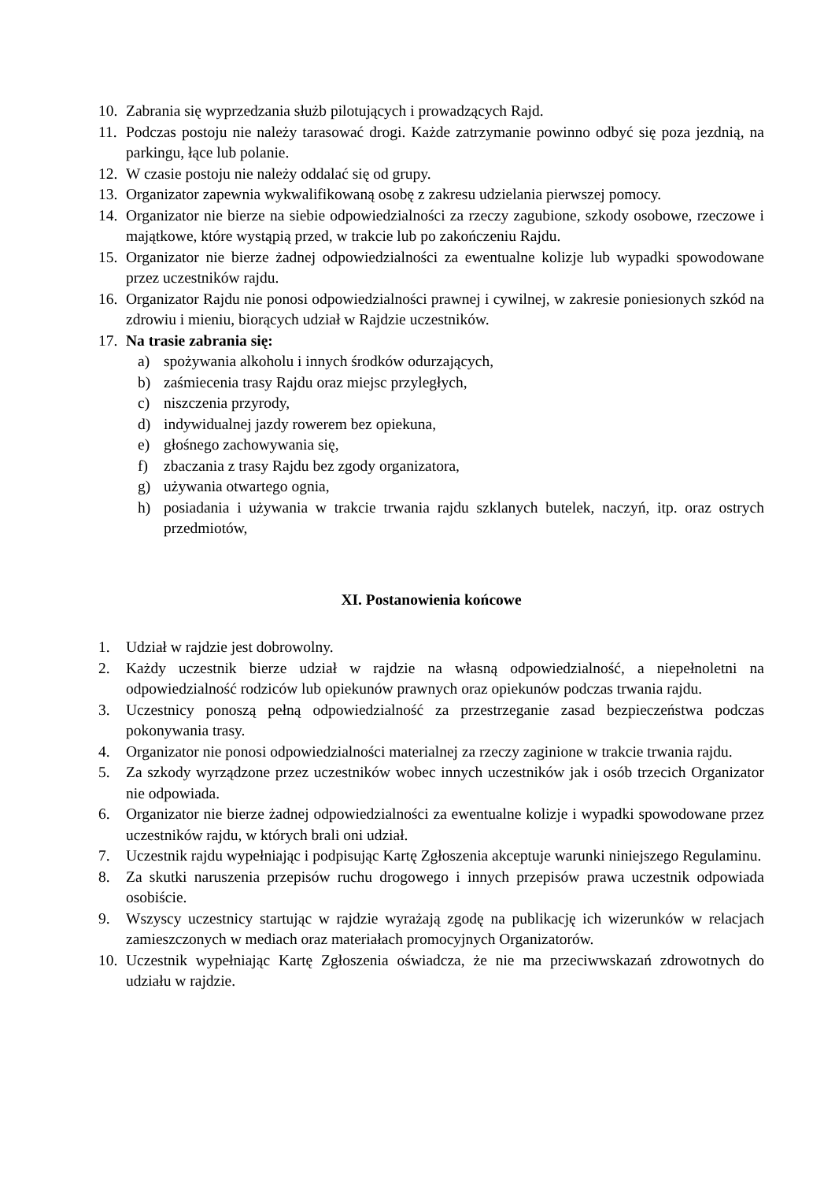10. Zabrania się wyprzedzania służb pilotujących i prowadzących Rajd.
11. Podczas postoju nie należy tarasować drogi. Każde zatrzymanie powinno odbyć się poza jezdnią, na parkingu, łące lub polanie.
12. W czasie postoju nie należy oddalać się od grupy.
13. Organizator zapewnia wykwalifikowaną osobę z zakresu udzielania pierwszej pomocy.
14. Organizator nie bierze na siebie odpowiedzialności za rzeczy zagubione, szkody osobowe, rzeczowe i majątkowe, które wystąpią przed, w trakcie lub po zakończeniu Rajdu.
15. Organizator nie bierze żadnej odpowiedzialności za ewentualne kolizje lub wypadki spowodowane przez uczestników rajdu.
16. Organizator Rajdu nie ponosi odpowiedzialności prawnej i cywilnej, w zakresie poniesionych szkód na zdrowiu i mieniu, biorących udział w Rajdzie uczestników.
17. Na trasie zabrania się:
a) spożywania alkoholu i innych środków odurzających,
b) zaśmiecenia trasy Rajdu oraz miejsc przyległych,
c) niszczenia przyrody,
d) indywidualnej jazdy rowerem bez opiekuna,
e) głośnego zachowywania się,
f) zbaczania z trasy Rajdu bez zgody organizatora,
g) używania otwartego ognia,
h) posiadania i używania w trakcie trwania rajdu szklanych butelek, naczyń, itp. oraz ostrych przedmiotów,
XI. Postanowienia końcowe
1. Udział w rajdzie jest dobrowolny.
2. Każdy uczestnik bierze udział w rajdzie na własną odpowiedzialność, a niepełnoletni na odpowiedzialność rodziców lub opiekunów prawnych oraz opiekunów podczas trwania rajdu.
3. Uczestnicy ponoszą pełną odpowiedzialność za przestrzeganie zasad bezpieczeństwa podczas pokonywania trasy.
4. Organizator nie ponosi odpowiedzialności materialnej za rzeczy zaginione w trakcie trwania rajdu.
5. Za szkody wyrządzone przez uczestników wobec innych uczestników jak i osób trzecich Organizator nie odpowiada.
6. Organizator nie bierze żadnej odpowiedzialności za ewentualne kolizje i wypadki spowodowane przez uczestników rajdu, w których brali oni udział.
7. Uczestnik rajdu wypełniając i podpisując Kartę Zgłoszenia akceptuje warunki niniejszego Regulaminu.
8. Za skutki naruszenia przepisów ruchu drogowego i innych przepisów prawa uczestnik odpowiada osobiście.
9. Wszyscy uczestnicy startując w rajdzie wyrażają zgodę na publikację ich wizerunków w relacjach zamieszczonych w mediach oraz materiałach promocyjnych Organizatorów.
10. Uczestnik wypełniając Kartę Zgłoszenia oświadcza, że nie ma przeciwwskazań zdrowotnych do udziału w rajdzie.